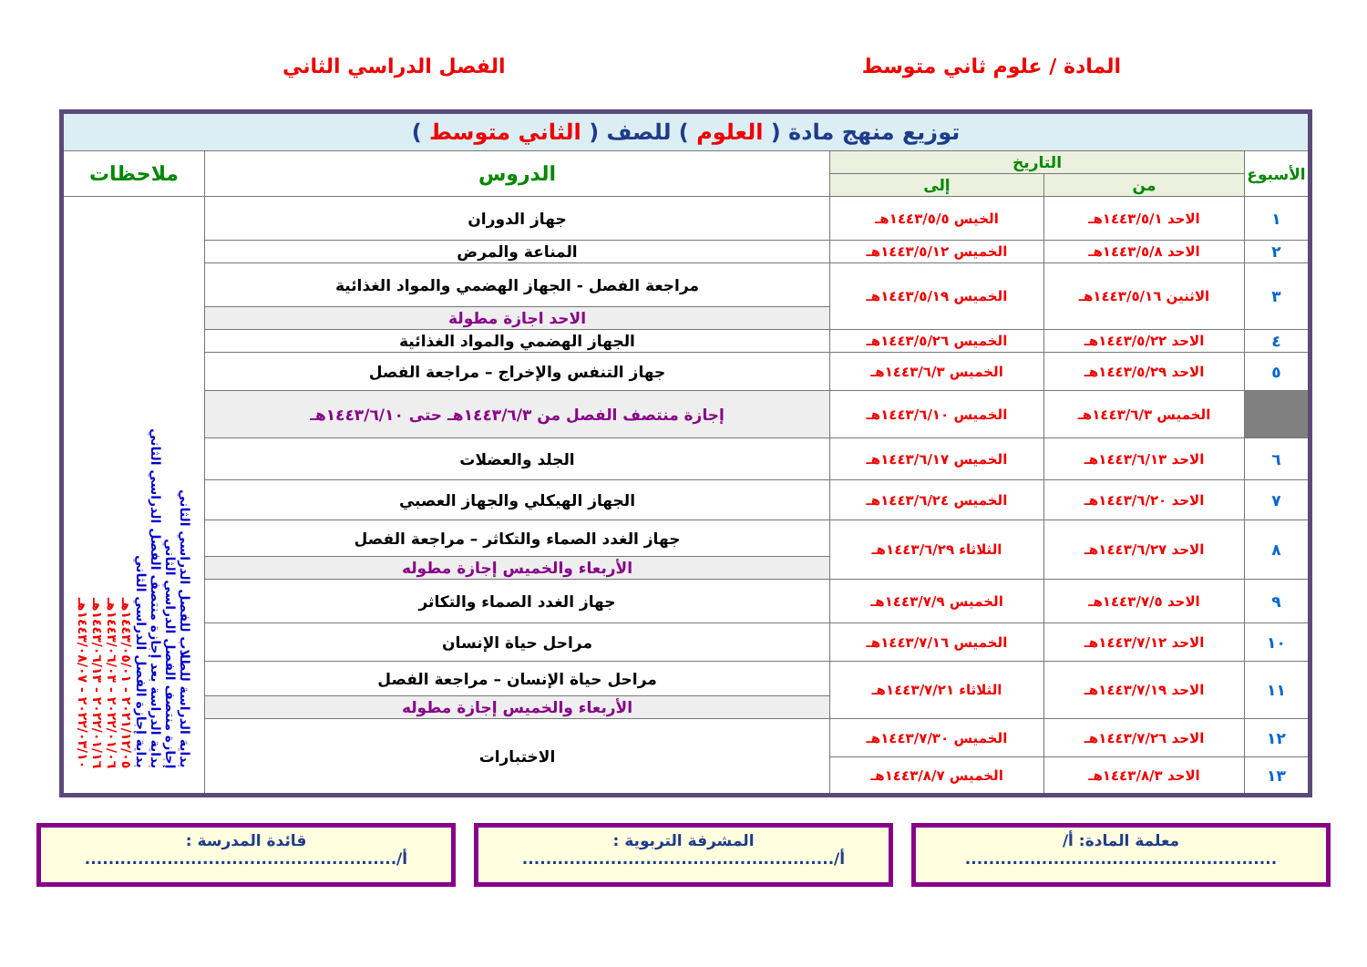المادة / علوم ثاني متوسط الفصل الدراسي الثاني
| توزيع منهج مادة ( العلوم ) للصف ( الثاني متوسط ) | | | | |
| الأسبوع | التاريخ | | الدروس | ملاحظات |
| | من | إلى | | |
| ١ | الاحد ١٤٤٣/٥/١هـ | الخيس ١٤٤٣/٥/٥هـ | جهاز الدوران | بداية الدراسة للطلاب للفصل الدراسي الثاني إجازة منتصف الفصل الدراسي الثاني بداية الدراسة بعد إجازة منتصف الفصل الدراسي الثاني بداية إجازة الفصل الدراسي الثاني ٢٠٢١/١٢/٠٥ - ١٤٤٣/٠٥/٠١هـ ٢٠٢٢/٠١/٠٦ - ١٤٤٣/٠٦/٠٣هـ ٢٠٢٢/٠١/١٦ - ١٤٤٣/٠٦/١٣هـ ٢٠٢٢/٠٣/١٠ - ١٤٤٣/٠٨/٠٧هـ |
| ٢ | الاحد ١٤٤٣/٥/٨هـ | الخميس ١٤٤٣/٥/١٢هـ | المناعة والمرض | |
| ٣ | الاثنين ١٤٤٣/٥/١٦هـ | الخميس ١٤٤٣/٥/١٩هـ | مراجعة الفصل - الجهاز الهضمي والمواد الغذائية | |
| | | | الاحد اجازة مطولة | |
| ٤ | الاحد ١٤٤٣/٥/٢٢هـ | الخميس ١٤٤٣/٥/٢٦هـ | الجهاز الهضمي والمواد الغذائية | |
| ٥ | الاحد ١٤٤٣/٥/٢٩هـ | الخميس ١٤٤٣/٦/٣هـ | جهاز التنفس والإخراج – مراجعة الفصل | |
| | الخميس ١٤٤٣/٦/٣هـ | الخميس ١٤٤٣/٦/١٠هـ | إجازة منتصف الفصل من ١٤٤٣/٦/٣هـ حتى ١٤٤٣/٦/١٠هـ | |
| ٦ | الاحد ١٤٤٣/٦/١٣هـ | الخميس ١٤٤٣/٦/١٧هـ | الجلد والعضلات | |
| ٧ | الاحد ١٤٤٣/٦/٢٠هـ | الخميس ١٤٤٣/٦/٢٤هـ | الجهاز الهيكلي والجهاز العصبي | |
| ٨ | الاحد ١٤٤٣/٦/٢٧هـ | الثلاثاء ١٤٤٣/٦/٢٩هـ | جهاز الغدد الصماء والتكاثر – مراجعة الفصل | |
| | | | الأربعاء والخميس إجازة مطوله | |
| ٩ | الاحد ١٤٤٣/٧/٥هـ | الخميس ١٤٤٣/٧/٩هـ | جهاز الغدد الصماء والتكاثر | |
| ١٠ | الاحد ١٤٤٣/٧/١٢هـ | الخميس ١٤٤٣/٧/١٦هـ | مراحل حياة الإنسان | |
| ١١ | الاحد ١٤٤٣/٧/١٩هـ | الثلاثاء ١٤٤٣/٧/٢١هـ | مراحل حياة الإنسان – مراجعة الفصل | |
| | | | الأربعاء والخميس إجازة مطوله | |
| ١٢ | الاحد ١٤٤٣/٧/٢٦هـ | الخميس ١٤٤٣/٧/٣٠هـ | الاختبارات | |
| ١٣ | الاحد ١٤٤٣/٨/٣هـ | الخميس ١٤٤٣/٨/٧هـ | | |
معلمة المادة: أ/
.....................................................
المشرفة التربوية :
أ/.....................................................
قائدة المدرسة :
أ/.....................................................